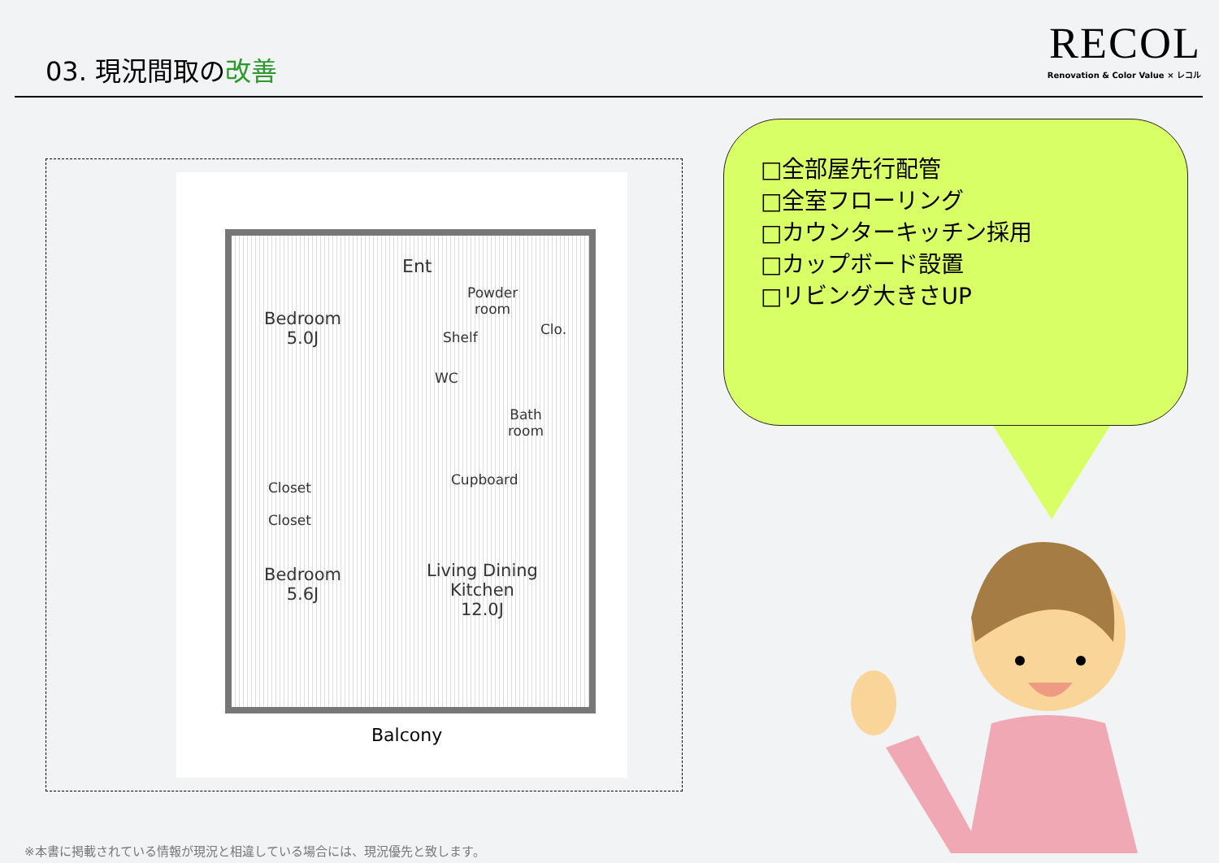03. 現況間取の改善
RECOL
Renovation & Color Value × レコル
Ent
Powder
room
Clo.
Shelf
WC
Bath
room
Bedroom
5.0J
Closet
Closet
Cupboard
Bedroom
5.6J
Living Dining
Kitchen
12.0J
Balcony
□全部屋先行配管
□全室フローリング
□カウンターキッチン採用
□カップボード設置
□リビング大きさUP
※本書に掲載されている情報が現況と相違している場合には、現況優先と致します。